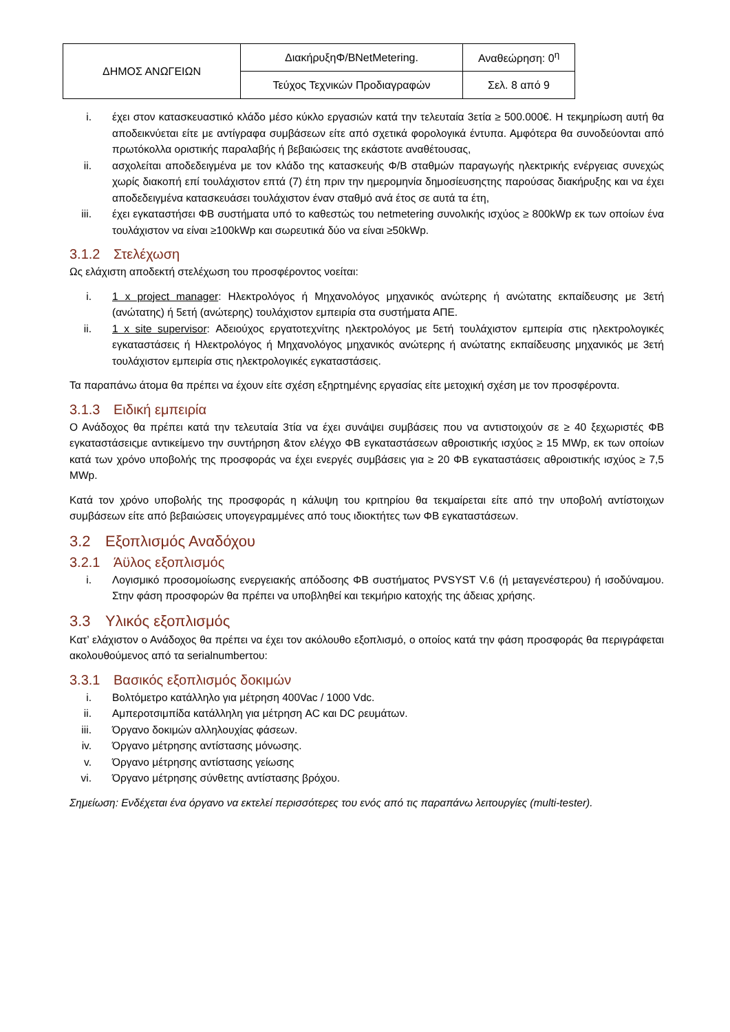| ΔΗΜΟΣ ΑΝΩΓΕΙΩΝ | ΔιακήρυξηΦ/ΒNetMetering. | Αναθεώρηση: 0<sup>η</sup> |
| | Τεύχος Τεχνικών Προδιαγραφών | Σελ. 8 από 9 |
i. έχει στον κατασκευαστικό κλάδο μέσο κύκλο εργασιών κατά την τελευταία 3ετία ≥ 500.000€. Η τεκμηρίωση αυτή θα αποδεικνύεται είτε με αντίγραφα συμβάσεων είτε από σχετικά φορολογικά έντυπα. Αμφότερα θα συνοδεύονται από πρωτόκολλα οριστικής παραλαβής ή βεβαιώσεις της εκάστοτε αναθέτουσας,
ii. ασχολείται αποδεδειγμένα με τον κλάδο της κατασκευής Φ/Β σταθμών παραγωγής ηλεκτρικής ενέργειας συνεχώς χωρίς διακοπή επί τουλάχιστον επτά (7) έτη πριν την ημερομηνία δημοσίευσηςτης παρούσας διακήρυξης και να έχει αποδεδειγμένα κατασκευάσει τουλάχιστον έναν σταθμό ανά έτος σε αυτά τα έτη,
iii. έχει εγκαταστήσει ΦΒ συστήματα υπό το καθεστώς του netmetering συνολικής ισχύος ≥ 800kWp εκ των οποίων ένα τουλάχιστον να είναι ≥100kWp και σωρευτικά δύο να είναι ≥50kWp.
3.1.2 Στελέχωση
Ως ελάχιστη αποδεκτή στελέχωση του προσφέροντος νοείται:
i. 1 x project manager: Ηλεκτρολόγος ή Μηχανολόγος μηχανικός ανώτερης ή ανώτατης εκπαίδευσης με 3ετή (ανώτατης) ή 5ετή (ανώτερης) τουλάχιστον εμπειρία στα συστήματα ΑΠΕ.
ii. 1 x site supervisor: Αδειούχος εργατοτεχνίτης ηλεκτρολόγος με 5ετή τουλάχιστον εμπειρία στις ηλεκτρολογικές εγκαταστάσεις ή Ηλεκτρολόγος ή Μηχανολόγος μηχανικός ανώτερης ή ανώτατης εκπαίδευσης μηχανικός με 3ετή τουλάχιστον εμπειρία στις ηλεκτρολογικές εγκαταστάσεις.
Τα παραπάνω άτομα θα πρέπει να έχουν είτε σχέση εξηρτημένης εργασίας είτε μετοχική σχέση με τον προσφέροντα.
3.1.3 Ειδική εμπειρία
Ο Ανάδοχος θα πρέπει κατά την τελευταία 3τία να έχει συνάψει συμβάσεις που να αντιστοιχούν σε ≥ 40 ξεχωριστές ΦΒ εγκαταστάσειςμε αντικείμενο την συντήρηση &τον ελέγχο ΦΒ εγκαταστάσεων αθροιστικής ισχύος ≥ 15 MWp, εκ των οποίων κατά των χρόνο υποβολής της προσφοράς να έχει ενεργές συμβάσεις για ≥ 20 ΦΒ εγκαταστάσεις αθροιστικής ισχύος ≥ 7,5 MWp.
Κατά τον χρόνο υποβολής της προσφοράς η κάλυψη του κριτηρίου θα τεκμαίρεται είτε από την υποβολή αντίστοιχων συμβάσεων είτε από βεβαιώσεις υπογεγραμμένες από τους ιδιοκτήτες των ΦΒ εγκαταστάσεων.
3.2 Εξοπλισμός Αναδόχου
3.2.1 Άϋλος εξοπλισμός
i. Λογισμικό προσομοίωσης ενεργειακής απόδοσης ΦΒ συστήματος PVSYST V.6 (ή μεταγενέστερου) ή ισοδύναμου. Στην φάση προσφορών θα πρέπει να υποβληθεί και τεκμήριο κατοχής της άδειας χρήσης.
3.3 Υλικός εξοπλισμός
Κατ’ ελάχιστον ο Ανάδοχος θα πρέπει να έχει τον ακόλουθο εξοπλισμό, ο οποίος κατά την φάση προσφοράς θα περιγράφεται ακολουθούμενος από τα serialnumberτου:
3.3.1 Βασικός εξοπλισμός δοκιμών
i. Βολτόμετρο κατάλληλο για μέτρηση 400Vac / 1000 Vdc.
ii. Αμπεροτσιμπίδα κατάλληλη για μέτρηση AC και DC ρευμάτων.
iii. Όργανο δοκιμών αλληλουχίας φάσεων.
iv. Όργανο μέτρησης αντίστασης μόνωσης.
v. Όργανο μέτρησης αντίστασης γείωσης
vi. Όργανο μέτρησης σύνθετης αντίστασης βρόχου.
Σημείωση: Ενδέχεται ένα όργανο να εκτελεί περισσότερες του ενός από τις παραπάνω λειτουργίες (multi-tester).